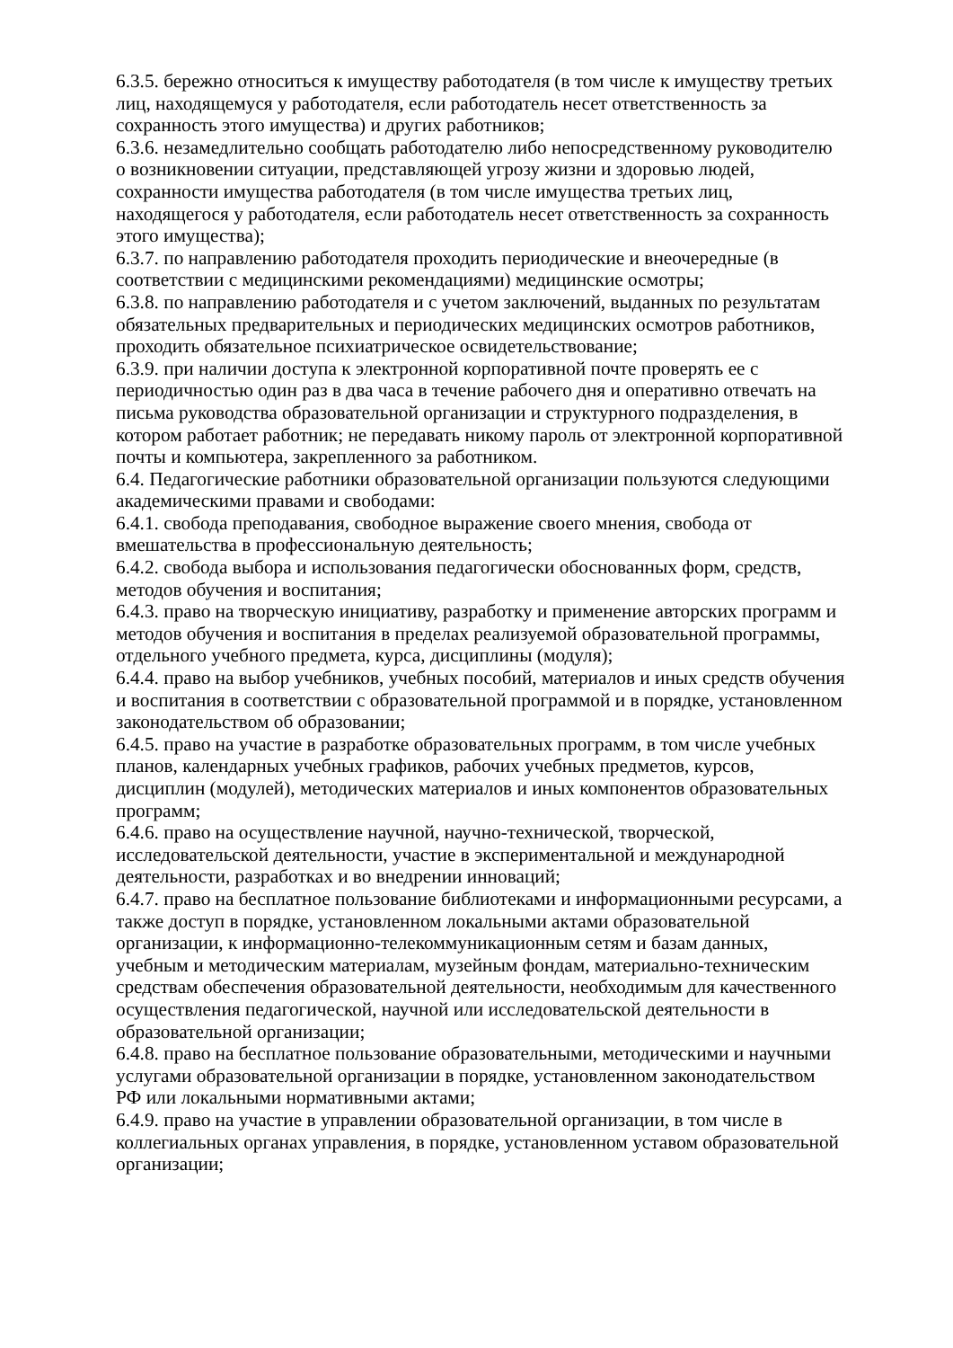6.3.5. бережно относиться к имуществу работодателя (в том числе к имуществу третьих лиц, находящемуся у работодателя, если работодатель несет ответственность за сохранность этого имущества) и других работников;
6.3.6. незамедлительно сообщать работодателю либо непосредственному руководителю о возникновении ситуации, представляющей угрозу жизни и здоровью людей, сохранности имущества работодателя (в том числе имущества третьих лиц, находящегося у работодателя, если работодатель несет ответственность за сохранность этого имущества);
6.3.7. по направлению работодателя проходить периодические и внеочередные (в соответствии с медицинскими рекомендациями) медицинские осмотры;
6.3.8. по направлению работодателя и с учетом заключений, выданных по результатам обязательных предварительных и периодических медицинских осмотров работников, проходить обязательное психиатрическое освидетельствование;
6.3.9. при наличии доступа к электронной корпоративной почте проверять ее с периодичностью один раз в два часа в течение рабочего дня и оперативно отвечать на письма руководства образовательной организации и структурного подразделения, в котором работает работник; не передавать никому пароль от электронной корпоративной почты и компьютера, закрепленного за работником.
6.4. Педагогические работники образовательной организации пользуются следующими академическими правами и свободами:
6.4.1. свобода преподавания, свободное выражение своего мнения, свобода от вмешательства в профессиональную деятельность;
6.4.2. свобода выбора и использования педагогически обоснованных форм, средств, методов обучения и воспитания;
6.4.3. право на творческую инициативу, разработку и применение авторских программ и методов обучения и воспитания в пределах реализуемой образовательной программы, отдельного учебного предмета, курса, дисциплины (модуля);
6.4.4. право на выбор учебников, учебных пособий, материалов и иных средств обучения и воспитания в соответствии с образовательной программой и в порядке, установленном законодательством об образовании;
6.4.5. право на участие в разработке образовательных программ, в том числе учебных планов, календарных учебных графиков, рабочих учебных предметов, курсов, дисциплин (модулей), методических материалов и иных компонентов образовательных программ;
6.4.6. право на осуществление научной, научно-технической, творческой, исследовательской деятельности, участие в экспериментальной и международной деятельности, разработках и во внедрении инноваций;
6.4.7. право на бесплатное пользование библиотеками и информационными ресурсами, а также доступ в порядке, установленном локальными актами образовательной организации, к информационно-телекоммуникационным сетям и базам данных, учебным и методическим материалам, музейным фондам, материально-техническим средствам обеспечения образовательной деятельности, необходимым для качественного осуществления педагогической, научной или исследовательской деятельности в образовательной организации;
6.4.8. право на бесплатное пользование образовательными, методическими и научными услугами образовательной организации в порядке, установленном законодательством РФ или локальными нормативными актами;
6.4.9. право на участие в управлении образовательной организации, в том числе в коллегиальных органах управления, в порядке, установленном уставом образовательной организации;